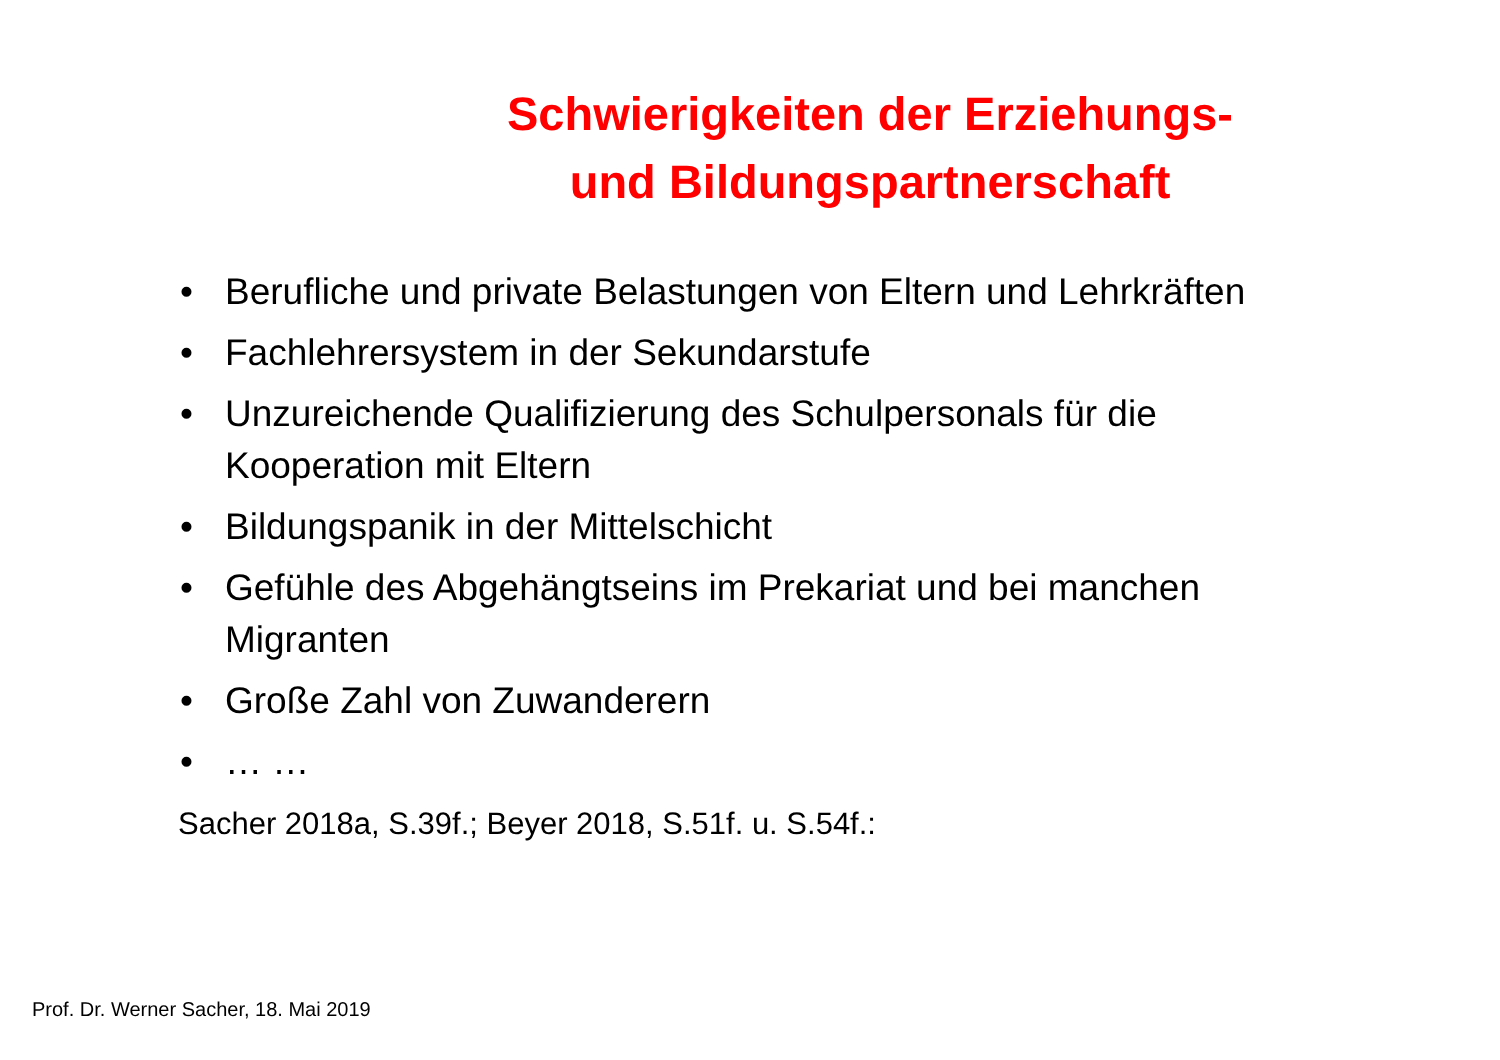Schwierigkeiten der Erziehungs-
und Bildungspartnerschaft
• Berufliche und private Belastungen von Eltern und Lehrkräften
• Fachlehrersystem in der Sekundarstufe
• Unzureichende Qualifizierung des Schulpersonals für die Kooperation mit Eltern
• Bildungspanik in der Mittelschicht
• Gefühle des Abgehängtseins im Prekariat und bei manchen Migranten
• Große Zahl von Zuwanderern
• … …
Sacher 2018a, S.39f.; Beyer 2018, S.51f. u. S.54f.:
Prof. Dr. Werner Sacher, 18. Mai 2019